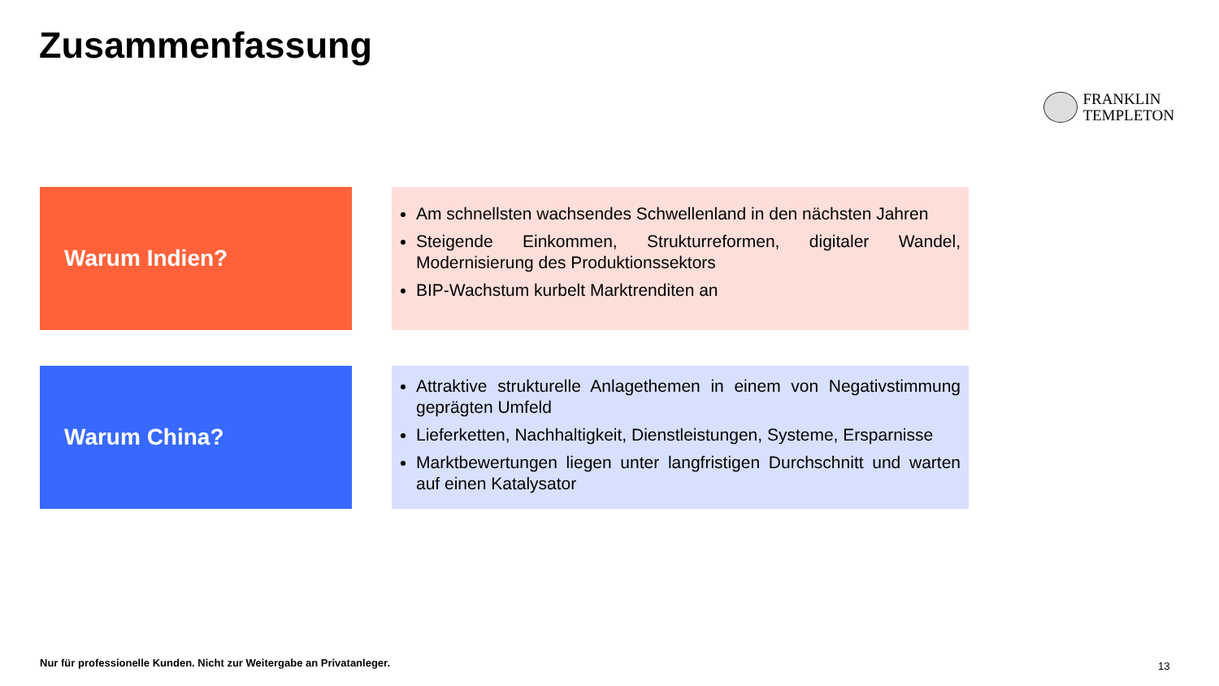Zusammenfassung
FRANKLIN
TEMPLETON
Warum Indien?
Am schnellsten wachsendes Schwellenland in den nächsten Jahren
Steigende Einkommen, Strukturreformen, digitaler Wandel, Modernisierung des Produktionssektors
BIP-Wachstum kurbelt Marktrenditen an
Warum China?
Attraktive strukturelle Anlagethemen in einem von Negativstimmung geprägten Umfeld
Lieferketten, Nachhaltigkeit, Dienstleistungen, Systeme, Ersparnisse
Marktbewertungen liegen unter langfristigen Durchschnitt und warten auf einen Katalysator
Nur für professionelle Kunden. Nicht zur Weitergabe an Privatanleger.
13